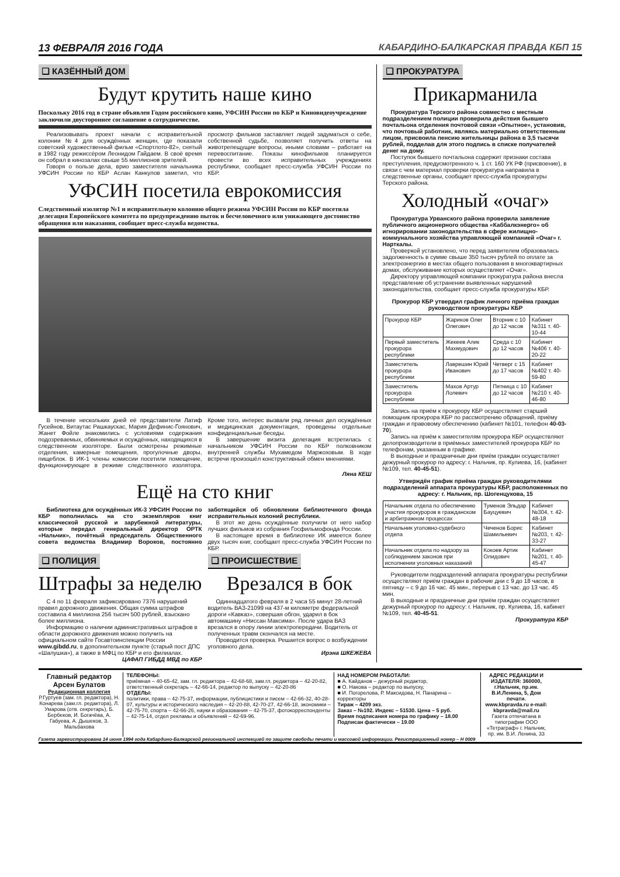13 ФЕВРАЛЯ 2016 ГОДА КАБАРДИНО-БАЛКАРСКАЯ ПРАВДА КБП 15
❑ КАЗЁННЫЙ ДОМ
Будут крутить наше кино
Поскольку 2016 год в стране объявлен Годом российского кино, УФСИН России по КБР и Киновидеоучреждение заключили двустороннее соглашение о сотрудничестве.
Реализовывать проект начали с исправительной колонии №4 для осуждённых женщин, где показали советский художественный фильм «Спортлото-82», снятый в 1982 году режиссёром Леонидом Гайдаем. В своё время он собрал в кинозалах свыше 55 миллионов зрителей.
Говоря о пользе дела, врио заместителя начальника УФСИН России по КБР Аслан Канкулов заметил, что просмотр фильмов заставляет людей задуматься о себе, собственной судьбе, позволяет получить ответы на животрепещущие вопросы, иными словами – работает на перевоспитание. Показы кинофильмов планируется провести во всех исправительных учреждениях республики, сообщает пресс-служба УФСИН России по КБР.
УФСИН посетила еврокомиссия
Следственный изолятор №1 и исправительную колонию общего режима УФСИН России по КБР посетила делегация Европейского комитета по предупреждению пыток и бесчеловечного или унижающего достоинство обращения или наказания, сообщает пресс-служба ведомства.
В течение нескольких дней её представители Латиф Гусейнов, Витаутас Рашкаускас, Мария Дефинис-Гоянович, Жанет Фойле знакомились с условиями содержания подозреваемых, обвиняемых и осуждённых, находящихся в следственном изоляторе. Были осмотрены режимные отделения, камерные помещения, прогулочные дворы, пищеблок. В ИК-1 члены комиссии посетили помещение, функционирующее в режиме следственного изолятора. Кроме того, интерес вызвали ряд личных дел осуждённых и медицинская документация, проведены отдельные конфиденциальные беседы.
В завершение визита делегация встретилась с начальником УФСИН России по КБР полковником внутренней службы Мухамедом Маржоховым. В ходе встречи произошёл конструктивный обмен мнениями.
Ляна КЕШ
Ещё на сто книг
Библиотека для осуждённых ИК-3 УФСИН России по КБР пополнилась на сто экземпляров книг классической русской и зарубежной литературы, которые передал генеральный директор ОРТК «Нальчик», почётный председатель Общественного совета ведомства Владимир Вороков, постоянно заботящийся об обновлении библиотечного фонда исправительных колоний республики.
В этот же день осуждённые получили от него набор лучших фильмов из собрания Госфильмофонда России.
В настоящее время в библиотеке ИК имеется более двух тысяч книг, сообщает пресс-служба УФСИН России по КБР.
❑ ПОЛИЦИЯ
Штрафы за неделю
С 4 по 11 февраля зафиксировано 7376 нарушений правил дорожного движения. Общая сумма штрафов составила 4 миллиона 256 тысяч 500 рублей, взыскано более миллиона.
Информацию о наличии административных штрафов в области дорожного движения можно получить на официальном сайте Госавтоинспекции России www.gibdd.ru, в дополнительном пункте (старый пост ДПС «Шалушка»), а также в МФЦ по КБР и его филиалах.
ЦАФАП ГИБДД МВД по КБР
❑ ПРОИСШЕСТВИЕ
Врезался в бок
Одиннадцатого февраля в 2 часа 55 минут 28-летний водитель ВАЗ-21099 на 437-м километре федеральной дороги «Кавказ», совершая обгон, ударил в бок автомашину «Ниссан Максима». После удара ВАЗ врезался в опору линии электропередачи. Водитель от полученных травм скончался на месте.
Проводится проверка. Решается вопрос о возбуждении уголовного дела.
Ирэна ШКЕЖЕВА
❑ ПРОКУРАТУРА
Прикарманила
Прокуратура Терского района совместно с местным подразделением полиции проверила действия бывшего почтальона отделения почтовой связи «Опытное», установив, что почтовый работник, являясь материально ответственным лицом, присвоила пенсию жительницы района в 3,5 тысячи рублей, подделав для этого подпись в списке получателей денег на дому.
Поступок бывшего почтальона содержит признаки состава преступления, предусмотренного ч. 1 ст. 160 УК РФ (присвоение), в связи с чем материал проверки прокуратура направила в следственные органы, сообщает пресс-служба прокуратуры Терского района.
Холодный «очаг»
Прокуратура Урванского района проверила заявление публичного акционерного общества «Каббалкэнерго» об игнорировании законодательства в сфере жилищно-коммунального хозяйства управляющей компанией «Очаг» г. Нарткалы.
Проверкой установлено, что перед заявителем образовалась задолженность в сумме свыше 350 тысяч рублей по оплате за электроэнергию в местах общего пользования в многоквартирных домах, обслуживание которых осуществляет «Очаг».
Директору управляющей компании прокуратура района внесла представление об устранении выявленных нарушений законодательства, сообщает пресс-служба прокуратуры КБР.
Прокурор КБР утвердил график личного приёма граждан руководством прокуратуры КБР
| Прокурор КБР | Жариков Олег Олегович | Вторник с 10 до 12 часов | Кабинет №311 т. 40-10-44 |
| Первый заместитель прокурора республики | Жекеев Алик Махмудович | Среда с 10 до 12 часов | Кабинет №406 т. 40-20-22 |
| Заместитель прокурора республики | Лаврешин Юрий Иванович | Четверг с 15 до 17 часов | Кабинет №402 т. 40-59-80 |
| Заместитель прокурора республики | Махов Артур Лолевич | Пятница с 10 до 12 часов | Кабинет №210 т. 40-46-80 |
Запись на приём к прокурору КБР осуществляет старший помощник прокурора КБР по рассмотрению обращений, приёму граждан и правовому обеспечению (кабинет №101, телефон 40-03-70).
Запись на приём к заместителям прокурора КБР осуществляют делопроизводители в приёмных заместителей прокурора КБР по телефонам, указанным в графике.
В выходные и праздничные дни приём граждан осуществляет дежурный прокурор по адресу: г. Нальчик, пр. Кулиева, 16, (кабинет №109, тел. 40-45-51).
Утверждён график приёма граждан руководителями подразделений аппарата прокуратуры КБР, расположенных по адресу: г. Нальчик, пр. Шогенцукова, 15
| Начальник отдела по обеспечению участия прокуроров в гражданском и арбитражном процессах | Туменов Эльдар Бауцуевич | Кабинет №304, т. 42-48-18 |
| Начальник уголовно-судебного отдела | Чеченов Борис Шамильевич | Кабинет №203, т. 42-33-27 |
| Начальник отдела по надзору за соблюдением законов при исполнении уголовных наказаний | Кокоев Артик Олидович | Кабинет №201, т. 40-45-47 |
Руководители подразделений аппарата прокуратуры республики осуществляют приём граждан в рабочие дни с 9 до 18 часов, в пятницу – с 9 до 16 час. 45 мин., перерыв с 13 час. до 13 час. 45 мин.
В выходные и праздничные дни приём граждан осуществляет дежурный прокурор по адресу: г. Нальчик, пр. Кулиева, 16, кабинет №109, тел. 40-45-51.
Прокуратура КБР
Главный редактор Арсен Булатов
Редакционная коллегия
Р.Гуртуев (зам. гл. редактора), Н. Конарева (зам.гл. редактора), Л. Умарова (отв. секретарь), Б. Бербеков, И. Богачёва, А. Габуева, А. Дышеков, З. Мальбахова
ТЕЛЕФОНЫ:
приёмная – 40-65-42, зам. гл. редактора – 42-68-68, зам.гл. редактора – 42-20-82, ответственный секретарь – 42-66-14, редактор по выпуску – 42-20-86
ОТДЕЛЫ:
политики, права – 42-75-37, информации, публицистики и писем – 42-66-32, 40-28-07, культуры и исторического наследия – 42-20-88, 42-70-27, 42-66-18, экономики – 42-75-70, спорта – 42-66-26, науки и образования – 42-75-37, фотокорреспонденты – 42-75-14, отдел рекламы и объявлений – 42-69-96.
НАД НОМЕРОМ РАБОТАЛИ:
■ А. Кайданов – дежурный редактор,
■ О. Накова – редактор по выпуску,
■ И. Погорелова, Р. Максидова, Н. Панарина – корректоры
Тираж – 4209 экз.
Заказ – №192. Индекс – 51530. Цена – 5 руб.
Время подписания номера по графику – 18.00
Подписан фактически – 19.00
АДРЕС РЕДАКЦИИ И ИЗДАТЕЛЯ: 360000, г.Нальчик, пр.им. В.И.Ленина, 5, Дом печати. www.kbpravda.ru e-mail: kbpravda@mail.ru
Газета отпечатана в типографии ООО «Тетраграф» г. Нальчик, пр. им. В.И. Ленина, 33
Газета зарегистрирована 14 июня 1994 года Кабардино-Балкарской региональной инспекцией по защите свободы печати и массовой информации. Регистрационный номер – Н 0009